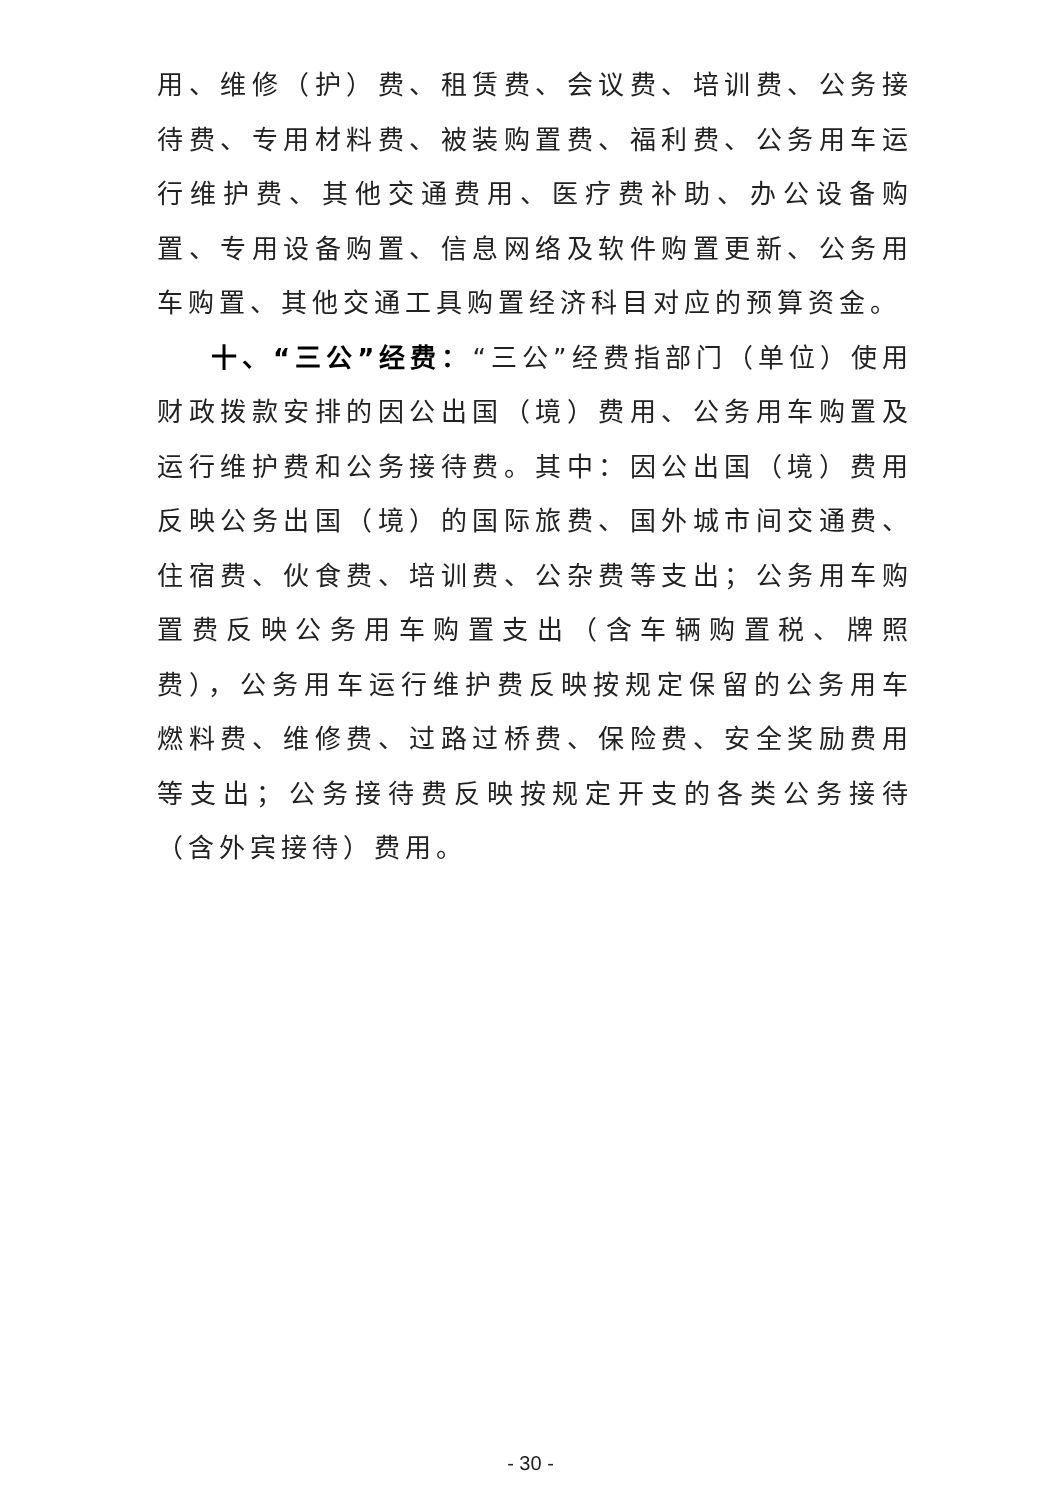用、维修（护）费、租赁费、会议费、培训费、公务接待费、专用材料费、被装购置费、福利费、公务用车运行维护费、其他交通费用、医疗费补助、办公设备购置、专用设备购置、信息网络及软件购置更新、公务用车购置、其他交通工具购置经济科目对应的预算资金。
十、“三公”经费：“三公”经费指部门（单位）使用财政拨款安排的因公出国（境）费用、公务用车购置及运行维护费和公务接待费。其中：因公出国（境）费用反映公务出国（境）的国际旅费、国外城市间交通费、住宿费、伙食费、培训费、公杂费等支出；公务用车购置费反映公务用车购置支出（含车辆购置税、牌照费），公务用车运行维护费反映按规定保留的公务用车燃料费、维修费、过路过桥费、保险费、安全奖励费用等支出；公务接待费反映按规定开支的各类公务接待（含外宾接待）费用。
- 30 -